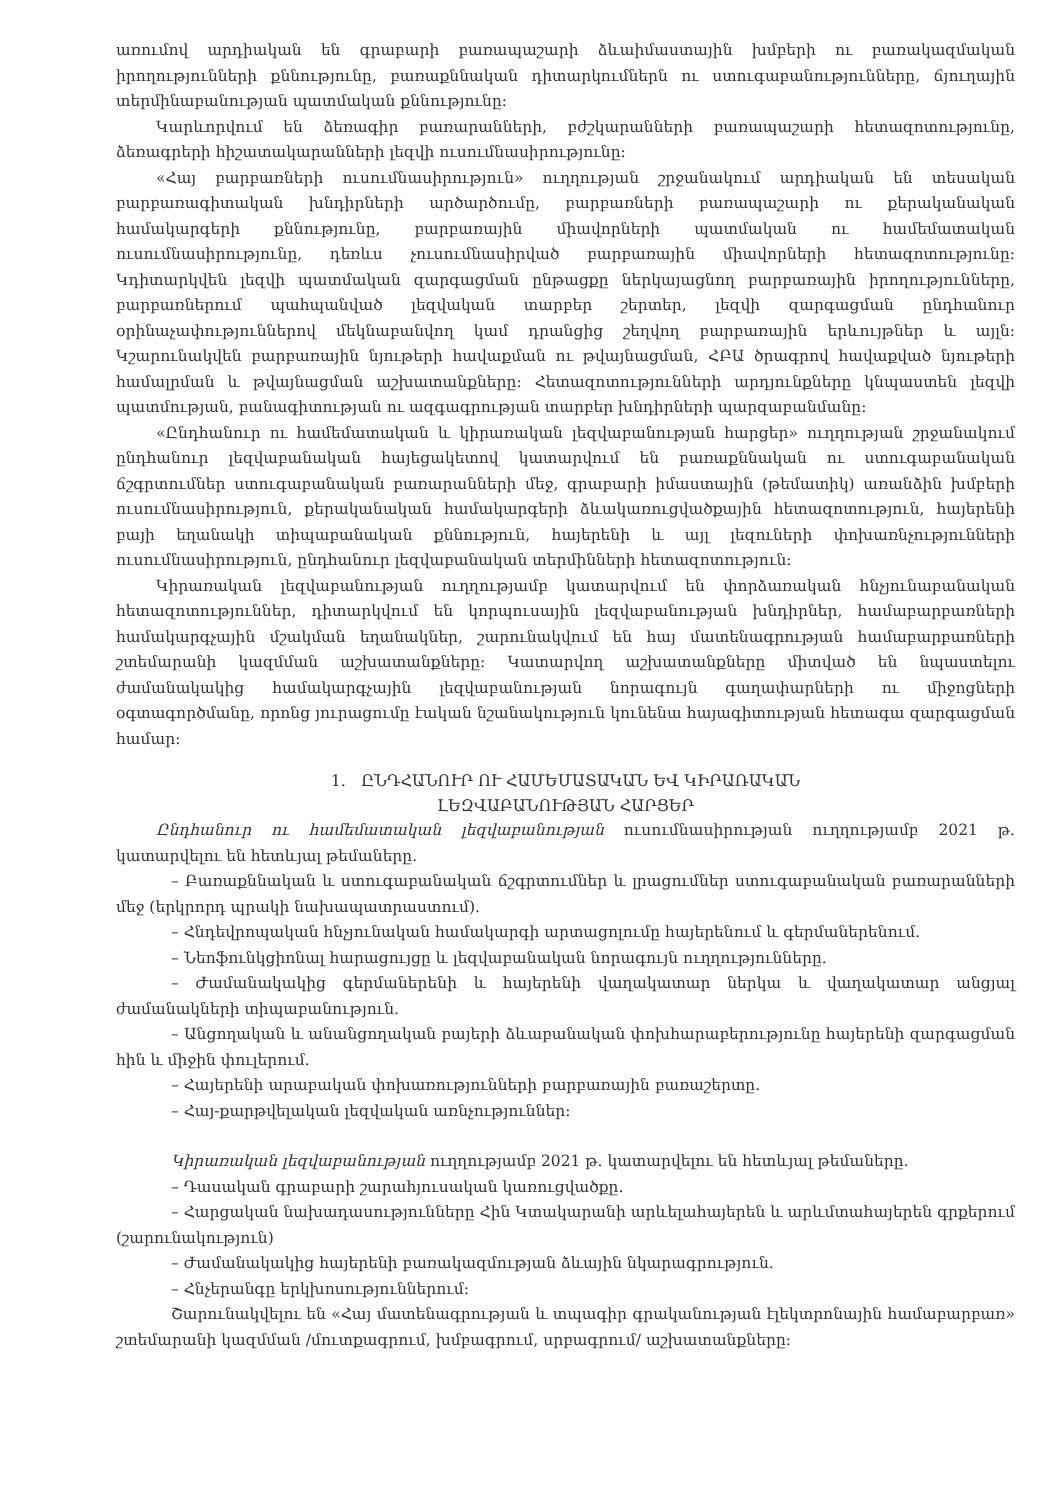առումով արդիական են գրաբարի բառապաշարի ձևաիմաստային խմբերի ու բառակազմական իրողությունների քննությունը, բառաքննական դիտարկումներն ու ստուգաբանությունները, ճյուղային տերմինաբանության պատմական քննությունը:
Կարևորվում են ձեռագիր բառարանների, բժշկարանների բառապաշարի հետազոտությունը, ձեռագրերի հիշատակարանների լեզվի ուսումնասիրությունը:
«Հայ բարբառների ուսումնասիրություն» ուղղության շրջանակում արդիական են տեսական բարբառագիտական խնդիրների արծարծումը, բարբառների բառապաշարի ու քերականական համակարգերի քննությունը, բարբառային միավորների պատմական ու համեմատական ուսումնասիրությունը, դեռևս չուսումնասիրված բարբառային միավորների հետազոտությունը: Կդիտարկվեն լեզվի պատմական զարգացման ընթացքը ներկայացնող բարբառային իրողությունները, բարբառներում պահպանված լեզվական տարբեր շերտեր, լեզվի զարգացման ընդհանուր օրինաչափություններով մեկնաբանվող կամ դրանցից շեղվող բարբառային երևույթներ և այլն: Կշարունակվեն բարբառային նյութերի հավաքման ու թվայնացման, ՀԲԱ ծրագրով հավաքված նյութերի համալրման և թվայնացման աշխատանքները: Հետազոտությունների արդյունքները կնպաստեն լեզվի պատմության, բանագիտության ու ազգագրության տարբեր խնդիրների պարզաբանմանը:
«Ընդհանուր ու համեմատական և կիրառական լեզվաբանության հարցեր» ուղղության շրջանակում ընդհանուր լեզվաբանական հայեցակետով կատարվում են բառաքննական ու ստուգաբանական ճշգրտումներ ստուգաբանական բառարանների մեջ, գրաբարի իմաստային (թեմատիկ) առանձին խմբերի ուսումնասիրություն, քերականական համակարգերի ձևակառուցվածքային հետազոտություն, հայերենի բայի եղանակի տիպաբանական քննություն, հայերենի և այլ լեզուների փոխառնչությունների ուսումնասիրություն, ընդհանուր լեզվաբանական տերմինների հետազոտություն:
Կիրառական լեզվաբանության ուղղությամբ կատարվում են փորձառական հնչյունաբանական հետազոտություններ, դիտարկվում են կորպուսային լեզվաբանության խնդիրներ, համաբարբառների համակարգչային մշակման եղանակներ, շարունակվում են հայ մատենագրության համաբարբառների շտեմարանի կազմման աշխատանքները: Կատարվող աշխատանքները միտված են նպաստելու ժամանակակից համակարգչային լեզվաբանության նորագույն գաղափարների ու միջոցների օգտագործմանը, որոնց յուրացումը էական նշանակություն կունենա հայագիտության հետագա զարգացման համար:
1. ԸՆԴՀԱՆՈՒՐ ՈՒ ՀԱՄԵՄԱՏԱԿԱՆ ԵՎ ԿԻՐԱՌԱԿԱՆ
ԼԵԶՎԱԲԱՆՈՒԹՅԱՆ ՀԱՐՑԵՐ
Ընդհանուր ու համեմատական լեզվաբանության ուսումնասիրության ուղղությամբ 2021 թ. կատարվելու են հետևյալ թեմաները.
– Բառաքննական և ստուգաբանական ճշգրտումներ և լրացումներ ստուգաբանական բառարանների մեջ (երկրորդ պրակի նախապատրաստում).
– Հնդեվրոպական հնչյունական համակարգի արտացոլումը հայերենում և գերմաներենում.
– Նեոֆունկցիոնալ հարացույցը և լեզվաբանական նորագույն ուղղությունները.
– Ժամանակակից գերմաներենի և հայերենի վաղակատար ներկա և վաղակատար անցյալ ժամանակների տիպաբանություն.
– Անցողական և անանցողական բայերի ձևաբանական փոխհարաբերությունը հայերենի զարգացման հին և միջին փուլերում.
– Հայերենի արաբական փոխառությունների բարբառային բառաշերտը.
– Հայ-քարթվելական լեզվական առնչություններ:
Կիրառական լեզվաբանության ուղղությամբ 2021 թ. կատարվելու են հետևյալ թեմաները.
– Դասական գրաբարի շարահյուսական կառուցվածքը.
– Հարցական նախադասությունները Հին Կտակարանի արևելահայերեն և արևմտահայերեն գրքերում (շարունակություն)
– Ժամանակակից հայերենի բառակազմության ձևային նկարագրություն.
– Հնչերանգը երկխոսություններում:
Շարունակվելու են «Հայ մատենագրության և տպագիր գրականության էլեկտրոնային համաբարբառ» շտեմարանի կազմման /մուտքագրում, խմբագրում, սրբագրում/ աշխատանքները: